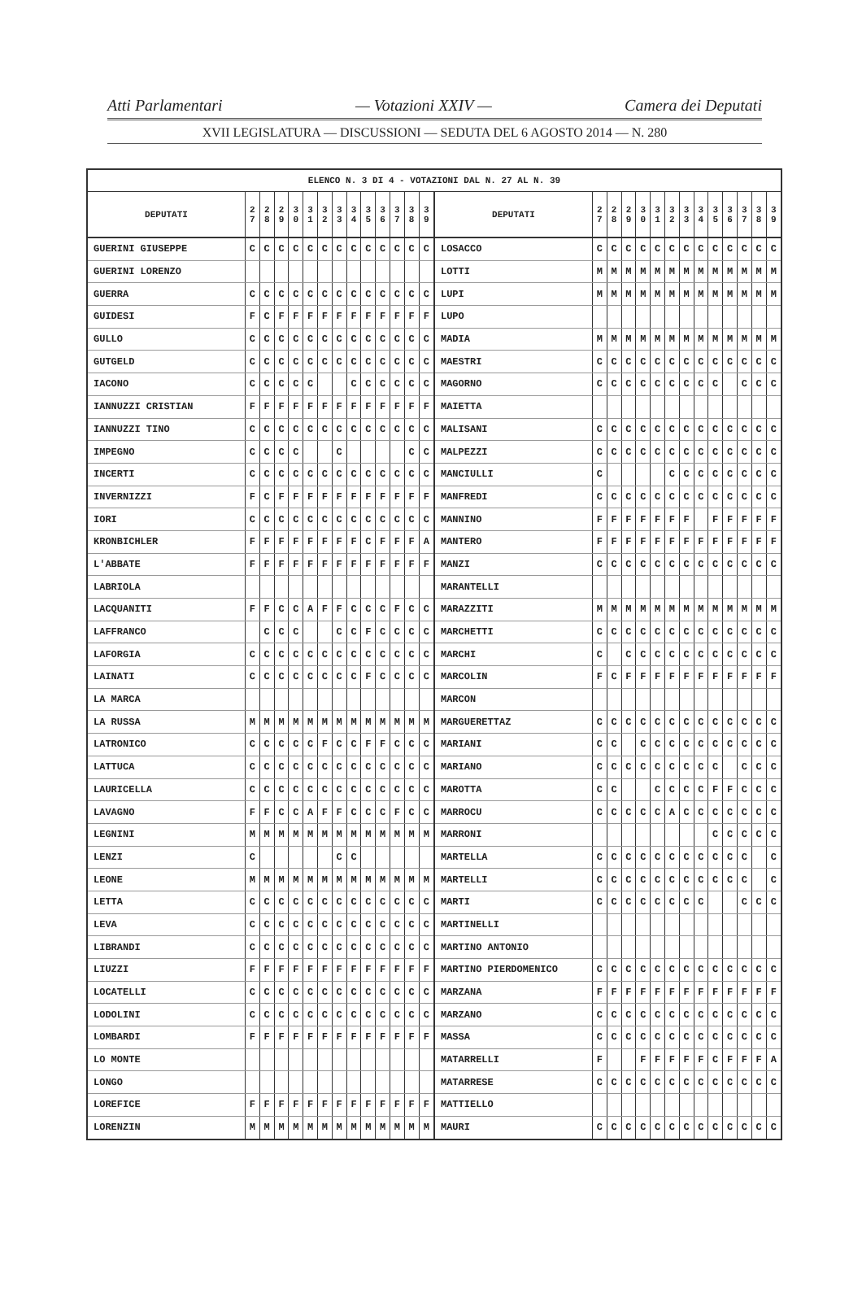Atti Parlamentari — Votazioni XXIV — Camera dei Deputati
XVII LEGISLATURA — DISCUSSIONI — SEDUTA DEL 6 AGOSTO 2014 — N. 280
| ELENCO N. 3 DI 4 - VOTAZIONI DAL N. 27 AL N. 39 | | | | | | | | | | | | | | | | | | | | | | | | | | | |
| --- | --- | --- | --- | --- | --- | --- | --- | --- | --- | --- | --- | --- | --- | --- | --- | --- | --- | --- | --- | --- | --- | --- | --- | --- | --- | --- | --- |
| DEPUTATI | 2 7 | 2 8 | 2 9 | 3 0 | 3 1 | 3 2 | 3 3 | 3 4 | 3 5 | 3 6 | 3 7 | 3 8 | 3 9 | DEPUTATI | 2 7 | 2 8 | 2 9 | 3 0 | 3 1 | 3 2 | 3 3 | 3 4 | 3 5 | 3 6 | 3 7 | 3 8 | 3 9 |
| GUERINI GIUSEPPE | C | C | C | C | C | C | C | C | C | C | C | C | C | LOSACCO | C | C | C | C | C | C | C | C | C | C | C | C | C |
| GUERINI LORENZO | | | | | | | | | | | | | | LOTTI | M | M | M | M | M | M | M | M | M | M | M | M | M |
| GUERRA | C | C | C | C | C | C | C | C | C | C | C | C | C | LUPI | M | M | M | M | M | M | M | M | M | M | M | M | M |
| GUIDESI | F | C | F | F | F | F | F | F | F | F | F | F | F | LUPO | | | | | | | | | | | | | |
| GULLO | C | C | C | C | C | C | C | C | C | C | C | C | C | MADIA | M | M | M | M | M | M | M | M | M | M | M | M | M |
| GUTGELD | C | C | C | C | C | C | C | C | C | C | C | C | C | MAESTRI | C | C | C | C | C | C | C | C | C | C | C | C | C |
| IACONO | C | C | C | C | C | | | C | C | C | C | C | C | MAGORNO | C | C | C | C | C | C | C | C | C | | C | C | C |
| IANNUZZI CRISTIAN | F | F | F | F | F | F | F | F | F | F | F | F | F | MAIETTA | | | | | | | | | | | | | |
| IANNUZZI TINO | C | C | C | C | C | C | C | C | C | C | C | C | C | MALISANI | C | C | C | C | C | C | C | C | C | C | C | C | C |
| IMPEGNO | C | C | C | C | | | C | | | | | C | C | MALPEZZI | C | C | C | C | C | C | C | C | C | C | C | C | C |
| INCERTI | C | C | C | C | C | C | C | C | C | C | C | C | C | MANCIULLI | C | | | | | C | C | C | C | C | C | C | C |
| INVERNIZZI | F | C | F | F | F | F | F | F | F | F | F | F | F | MANFREDI | C | C | C | C | C | C | C | C | C | C | C | C | C |
| IORI | C | C | C | C | C | C | C | C | C | C | C | C | C | MANNINO | F | F | F | F | F | F | F | | F | F | F | F | F |
| KRONBICHLER | F | F | F | F | F | F | F | F | C | F | F | F | A | MANTERO | F | F | F | F | F | F | F | F | F | F | F | F | F |
| L'ABBATE | F | F | F | F | F | F | F | F | F | F | F | F | F | MANZI | C | C | C | C | C | C | C | C | C | C | C | C | C |
| LABRIOLA | | | | | | | | | | | | | | MARANTELLI | | | | | | | | | | | | | |
| LACQUANITI | F | F | C | C | A | F | F | C | C | C | F | C | C | MARAZZITI | M | M | M | M | M | M | M | M | M | M | M | M | M |
| LAFFRANCO | | C | C | C | | | C | C | F | C | C | C | C | MARCHETTI | C | C | C | C | C | C | C | C | C | C | C | C | C |
| LAFORGIA | C | C | C | C | C | C | C | C | C | C | C | C | C | MARCHI | C | | C | C | C | C | C | C | C | C | C | C | C |
| LAINATI | C | C | C | C | C | C | C | C | F | C | C | C | C | MARCOLIN | F | C | F | F | F | F | F | F | F | F | F | F | F |
| LA MARCA | | | | | | | | | | | | | | MARCON | | | | | | | | | | | | | |
| LA RUSSA | M | M | M | M | M | M | M | M | M | M | M | M | M | MARGUERETTAZ | C | C | C | C | C | C | C | C | C | C | C | C | C |
| LATRONICO | C | C | C | C | C | F | C | C | F | F | C | C | C | MARIANI | C | C | | C | C | C | C | C | C | C | C | C | C |
| LATTUCA | C | C | C | C | C | C | C | C | C | C | C | C | C | MARIANO | C | C | C | C | C | C | C | C | C | | C | C | C |
| LAURICELLA | C | C | C | C | C | C | C | C | C | C | C | C | C | MAROTTA | C | C | | | C | C | C | C | F | F | C | C | C |
| LAVAGNO | F | F | C | C | A | F | F | C | C | C | F | C | C | MARROCU | C | C | C | C | C | A | C | C | C | C | C | C | C |
| LEGNINI | M | M | M | M | M | M | M | M | M | M | M | M | M | MARRONI | | | | | | | | | C | C | C | C | C |
| LENZI | C | | | | | | C | C | | | | | | MARTELLA | C | C | C | C | C | C | C | C | C | C | C | | C |
| LEONE | M | M | M | M | M | M | M | M | M | M | M | M | M | MARTELLI | C | C | C | C | C | C | C | C | C | C | C | | C |
| LETTA | C | C | C | C | C | C | C | C | C | C | C | C | C | MARTI | C | C | C | C | C | C | C | C | | | C | C | C |
| LEVA | C | C | C | C | C | C | C | C | C | C | C | C | C | MARTINELLI | | | | | | | | | | | | | |
| LIBRANDI | C | C | C | C | C | C | C | C | C | C | C | C | C | MARTINO ANTONIO | | | | | | | | | | | | | |
| LIUZZI | F | F | F | F | F | F | F | F | F | F | F | F | F | MARTINO PIERDOMENICO | C | C | C | C | C | C | C | C | C | C | C | C | C |
| LOCATELLI | C | C | C | C | C | C | C | C | C | C | C | C | C | MARZANA | F | F | F | F | F | F | F | F | F | F | F | F | F |
| LODOLINI | C | C | C | C | C | C | C | C | C | C | C | C | C | MARZANO | C | C | C | C | C | C | C | C | C | C | C | C | C |
| LOMBARDI | F | F | F | F | F | F | F | F | F | F | F | F | F | MASSA | C | C | C | C | C | C | C | C | C | C | C | C | C |
| LO MONTE | | | | | | | | | | | | | | MATARRELLI | F | | | F | F | F | F | F | C | F | F | F | A |
| LONGO | | | | | | | | | | | | | | MATARRESE | C | C | C | C | C | C | C | C | C | C | C | C | C |
| LOREFICE | F | F | F | F | F | F | F | F | F | F | F | F | F | MATTIELLO | | | | | | | | | | | | | |
| LORENZIN | M | M | M | M | M | M | M | M | M | M | M | M | M | MAURI | C | C | C | C | C | C | C | C | C | C | C | C | C |